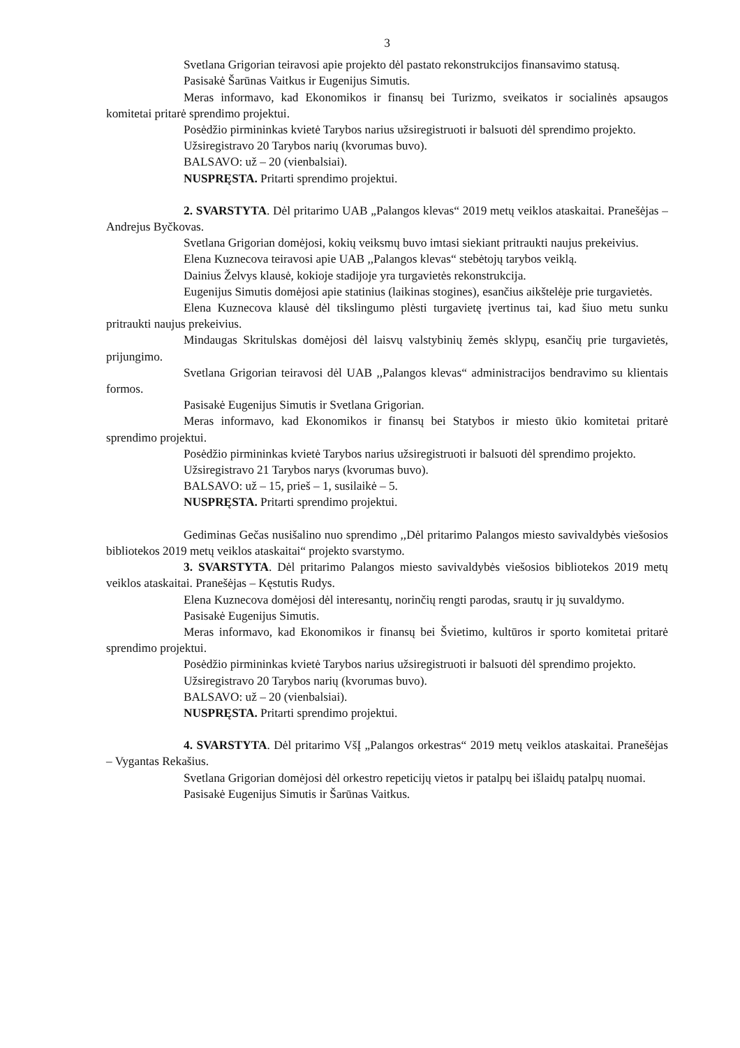3
Svetlana Grigorian teiravosi apie projekto dėl pastato rekonstrukcijos finansavimo statusą.
Pasisakė Šarūnas Vaitkus ir Eugenijus Simutis.
Meras informavo, kad Ekonomikos ir finansų bei Turizmo, sveikatos ir socialinės apsaugos komitetai pritarė sprendimo projektui.
Posėdžio pirmininkas kvietė Tarybos narius užsiregistruoti ir balsuoti dėl sprendimo projekto.
Užsiregistravo 20 Tarybos narių (kvorumas buvo).
BALSAVO: už – 20 (vienbalsiai).
NUSPRĘSTA. Pritarti sprendimo projektui.
2. SVARSTYTA. Dėl pritarimo UAB „Palangos klevas“ 2019 metų veiklos ataskaitai. Pranešėjas – Andrejus Byčkovas.
Svetlana Grigorian domėjosi, kokių veiksmų buvo imtasi siekiant pritraukti naujus prekeivius.
Elena Kuznecova teiravosi apie UAB ,,Palangos klevas“ stebėtojų tarybos veiklą.
Dainius Želvys klausė, kokioje stadijoje yra turgavietės rekonstrukcija.
Eugenijus Simutis domėjosi apie statinius (laikinas stogines), esančius aikštelėje prie turgavietės.
Elena Kuznecova klausė dėl tikslingumo plėsti turgavietę įvertinus tai, kad šiuo metu sunku pritraukti naujus prekeivius.
Mindaugas Skritulskas domėjosi dėl laisvų valstybinių žemės sklypų, esančių prie turgavietės, prijungimo.
Svetlana Grigorian teiravosi dėl UAB ,,Palangos klevas“ administracijos bendravimo su klientais formos.
Pasisakė Eugenijus Simutis ir Svetlana Grigorian.
Meras informavo, kad Ekonomikos ir finansų bei Statybos ir miesto ūkio komitetai pritarė sprendimo projektui.
Posėdžio pirmininkas kvietė Tarybos narius užsiregistruoti ir balsuoti dėl sprendimo projekto.
Užsiregistravo 21 Tarybos narys (kvorumas buvo).
BALSAVO: už – 15, prieš – 1, susilaikė – 5.
NUSPRĘSTA. Pritarti sprendimo projektui.
Gediminas Gečas nusišalino nuo sprendimo ,,Dėl pritarimo Palangos miesto savivaldybės viešosios bibliotekos 2019 metų veiklos ataskaitai“ projekto svarstymo.
3. SVARSTYTA. Dėl pritarimo Palangos miesto savivaldybės viešosios bibliotekos 2019 metų veiklos ataskaitai. Pranešėjas – Kęstutis Rudys.
Elena Kuznecova domėjosi dėl interesantų, norinčių rengti parodas, srautų ir jų suvaldymo.
Pasisakė Eugenijus Simutis.
Meras informavo, kad Ekonomikos ir finansų bei Švietimo, kultūros ir sporto komitetai pritarė sprendimo projektui.
Posėdžio pirmininkas kvietė Tarybos narius užsiregistruoti ir balsuoti dėl sprendimo projekto.
Užsiregistravo 20 Tarybos narių (kvorumas buvo).
BALSAVO: už – 20 (vienbalsiai).
NUSPRĘSTA. Pritarti sprendimo projektui.
4. SVARSTYTA. Dėl pritarimo VšĮ „Palangos orkestras“ 2019 metų veiklos ataskaitai. Pranešėjas – Vygantas Rekašius.
Svetlana Grigorian domėjosi dėl orkestro repeticijų vietos ir patalpų bei išlaidų patalpų nuomai.
Pasisakė Eugenijus Simutis ir Šarūnas Vaitkus.